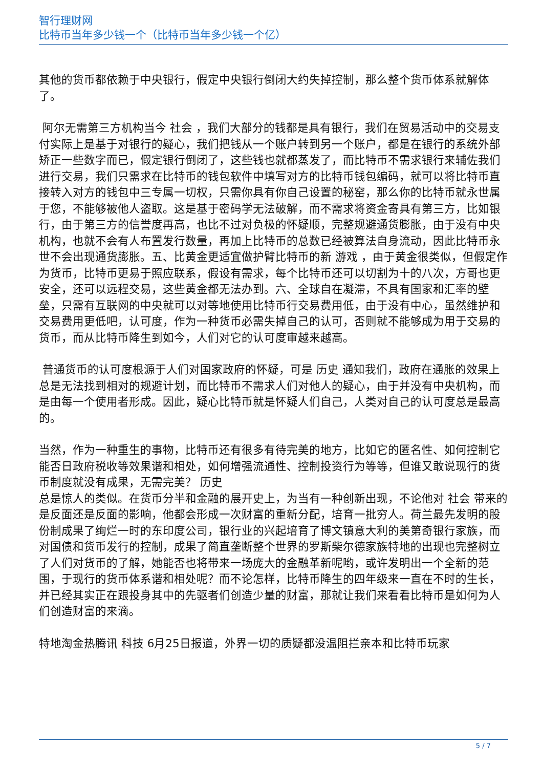智行理财网
比特币当年多少钱一个（比特币当年多少钱一个亿）
其他的货币都依赖于中央银行，假定中央银行倒闭大约失掉控制，那么整个货币体系就解体了。
阿尔无需第三方机构当今 社会 ，我们大部分的钱都是具有银行，我们在贸易活动中的交易支付实际上是基于对银行的疑心，我们把钱从一个账户转到另一个账户，都是在银行的系统外部矫正一些数字而已，假定银行倒闭了，这些钱也就都蒸发了，而比特币不需求银行来辅佐我们进行交易，我们只需求在比特币的钱包软件中填写对方的比特币钱包编码，就可以将比特币直接转入对方的钱包中三专属一切权，只需你具有你自己设置的秘窑，那么你的比特币就永世属于您，不能够被他人盗取。这是基于密码学无法破解，而不需求将资金寄具有第三方，比如银行，由于第三方的信誉度再高，也比不过对负极的怀疑顺，完整规避通货膨胀，由于没有中央机构，也就不会有人布置发行数量，再加上比特币的总数已经被算法自身流动，因此比特币永世不会出现通货膨胀。五、比黄金更适宜做护臂比特币的新 游戏 ，由于黄金很类似，但假定作为货币，比特币更易于照应联系，假设有需求，每个比特币还可以切割为十的八次，方哥也更安全，还可以远程交易，这些黄金都无法办到。六、全球自在凝滞，不具有国家和汇率的壁垒，只需有互联网的中央就可以对等地使用比特币行交易费用低，由于没有中心，虽然维护和交易费用更低吧，认可度，作为一种货币必需失掉自己的认可，否则就不能够成为用于交易的货币，而从比特币降生到如今，人们对它的认可度审越来越高。
普通货币的认可度根源于人们对国家政府的怀疑，可是 历史 通知我们，政府在通胀的效果上总是无法找到相对的规避计划，而比特币不需求人们对他人的疑心，由于并没有中央机构，而是由每一个使用者形成。因此，疑心比特币就是怀疑人们自己，人类对自己的认可度总是最高的。
当然，作为一种重生的事物，比特币还有很多有待完美的地方，比如它的匿名性、如何控制它能否日政府税收等效果谐和相处，如何增强流通性、控制投资行为等等，但谁又敢说现行的货币制度就没有成果，无需完美？ 历史
总是惊人的类似。在货币分半和金融的展开史上，为当有一种创新出现，不论他对 社会 带来的是反面还是反面的影响，他都会形成一次财富的重新分配，培育一批穷人。荷兰最先发明的股份制成果了绚烂一时的东印度公司，银行业的兴起培育了博文镇意大利的美第奇银行家族，而对国债和货币发行的控制，成果了简直垄断整个世界的罗斯柴尔德家族特地的出现也完整树立了人们对货币的了解，她能否也将带来一场庞大的金融革新呢哟，或许发明出一个全新的范围，于现行的货币体系谐和相处呢？而不论怎样，比特币降生的四年级来一直在不时的生长，并已经其实正在跟投身其中的先驱者们创造少量的财富，那就让我们来看看比特币是如何为人们创造财富的来滴。
特地淘金热腾讯 科技 6月25日报道，外界一切的质疑都没温阻拦亲本和比特币玩家
5 / 7